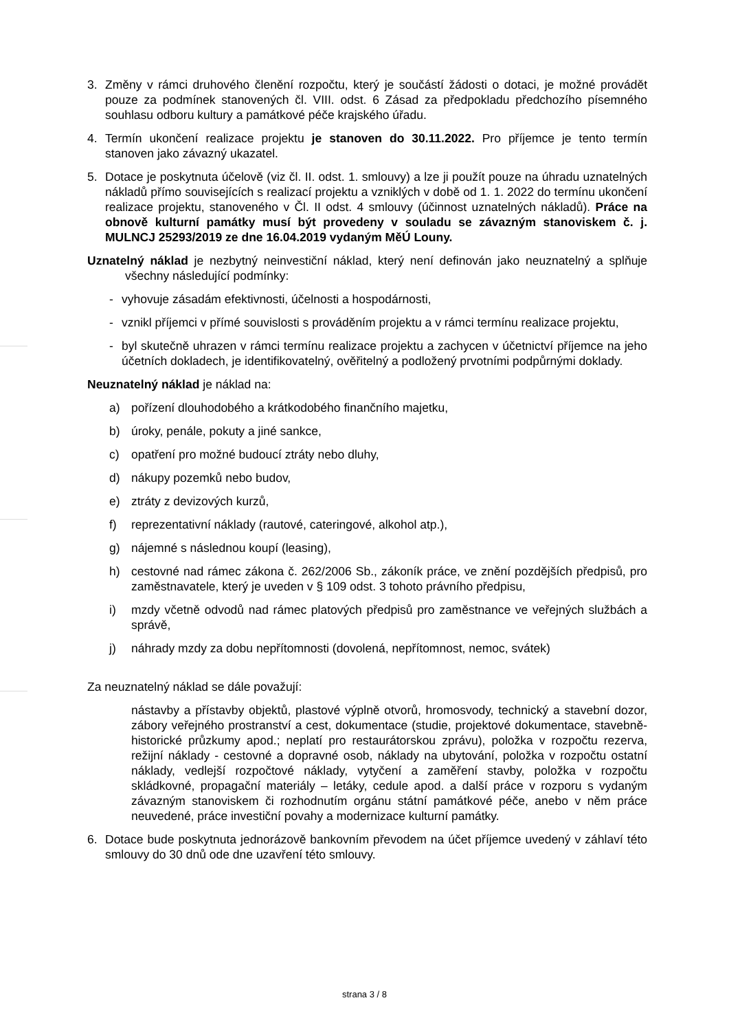3. Změny v rámci druhového členění rozpočtu, který je součástí žádosti o dotaci, je možné provádět pouze za podmínek stanovených čl. VIII. odst. 6 Zásad za předpokladu předchozího písemného souhlasu odboru kultury a památkové péče krajského úřadu.
4. Termín ukončení realizace projektu je stanoven do 30.11.2022. Pro příjemce je tento termín stanoven jako závazný ukazatel.
5. Dotace je poskytnuta účelově (viz čl. II. odst. 1. smlouvy) a lze ji použít pouze na úhradu uznatelných nákladů přímo souvisejících s realizací projektu a vzniklých v době od 1. 1. 2022 do termínu ukončení realizace projektu, stanoveného v Čl. II odst. 4 smlouvy (účinnost uznatelných nákladů). Práce na obnově kulturní památky musí být provedeny v souladu se závazným stanoviskem č. j. MULNCJ 25293/2019 ze dne 16.04.2019 vydaným MěÚ Louny.
Uznatelný náklad je nezbytný neinvestiční náklad, který není definován jako neuznatelný a splňuje všechny následující podmínky:
- vyhovuje zásadám efektivnosti, účelnosti a hospodárnosti,
- vznikl příjemci v přímé souvislosti s prováděním projektu a v rámci termínu realizace projektu,
- byl skutečně uhrazen v rámci termínu realizace projektu a zachycen v účetnictví příjemce na jeho účetních dokladech, je identifikovatelný, ověřitelný a podložený prvotními podpůrnými doklady.
Neuznatelný náklad je náklad na:
a) pořízení dlouhodobého a krátkodobého finančního majetku,
b) úroky, penále, pokuty a jiné sankce,
c) opatření pro možné budoucí ztráty nebo dluhy,
d) nákupy pozemků nebo budov,
e) ztráty z devizových kurzů,
f) reprezentativní náklady (rautové, cateringové, alkohol atp.),
g) nájemné s následnou koupí (leasing),
h) cestovné nad rámec zákona č. 262/2006 Sb., zákoník práce, ve znění pozdějších předpisů, pro zaměstnavatele, který je uveden v § 109 odst. 3 tohoto právního předpisu,
i) mzdy včetně odvodů nad rámec platových předpisů pro zaměstnance ve veřejných službách a správě,
j) náhrady mzdy za dobu nepřítomnosti (dovolená, nepřítomnost, nemoc, svátek)
Za neuznatelný náklad se dále považují:
nástavby a přístavby objektů, plastové výplně otvorů, hromosvody, technický a stavební dozor, zábory veřejného prostranství a cest, dokumentace (studie, projektové dokumentace, stavebně-historické průzkumy apod.; neplatí pro restaurátorskou zprávu), položka v rozpočtu rezerva, režijní náklady - cestovné a dopravné osob, náklady na ubytování, položka v rozpočtu ostatní náklady, vedlejší rozpočtové náklady, vytyčení a zaměření stavby, položka v rozpočtu skládkovné, propagační materiály – letáky, cedule apod. a další práce v rozporu s vydaným závazným stanoviskem či rozhodnutím orgánu státní památkové péče, anebo v něm práce neuvedené, práce investiční povahy a modernizace kulturní památky.
6. Dotace bude poskytnuta jednorázově bankovním převodem na účet příjemce uvedený v záhlaví této smlouvy do 30 dnů ode dne uzavření této smlouvy.
strana 3 / 8